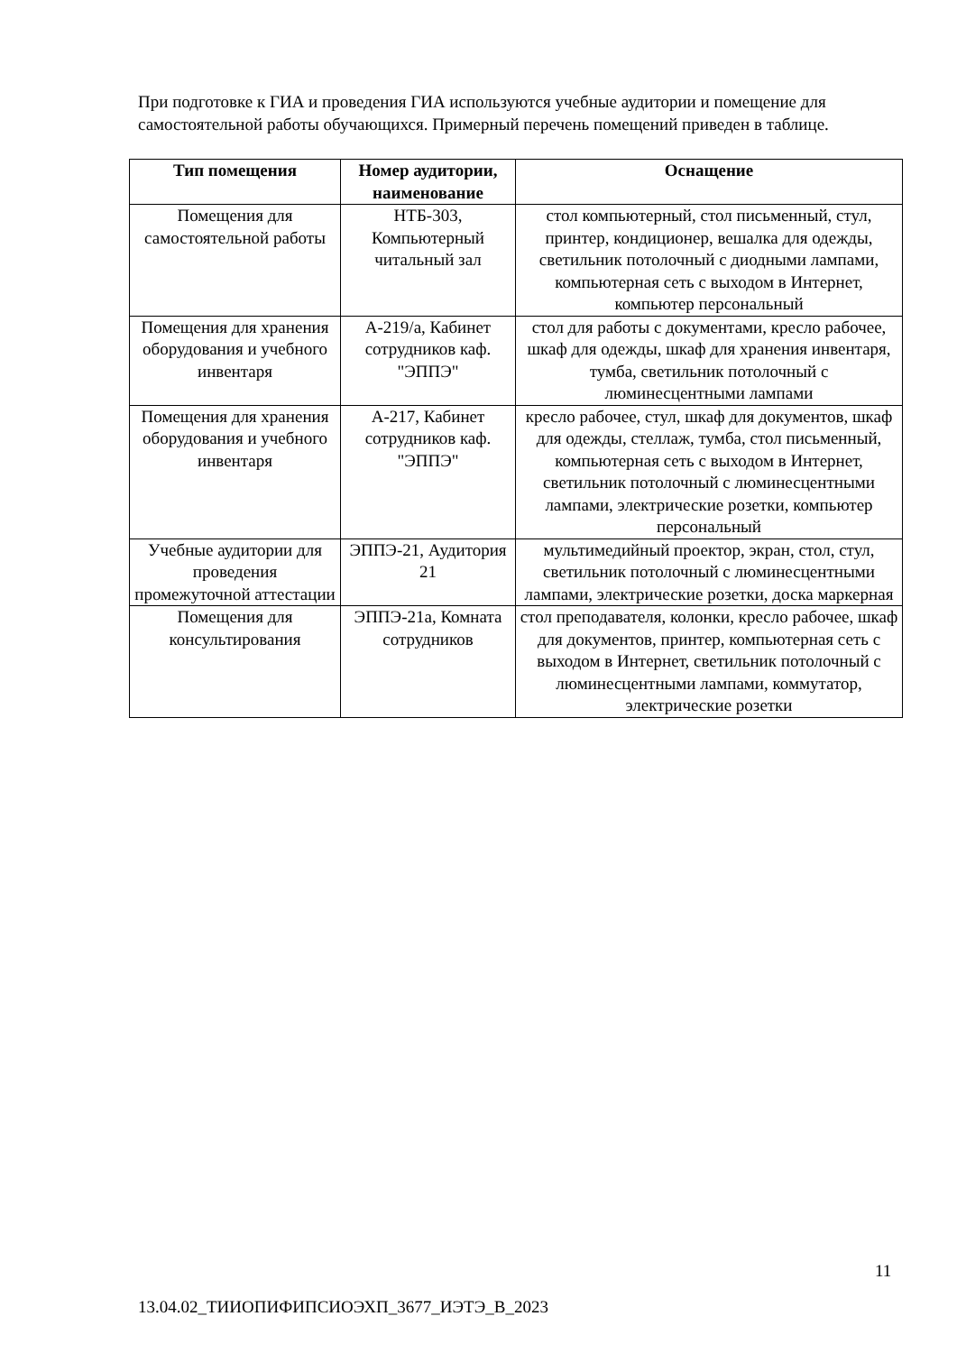При подготовке к ГИА и проведения ГИА используются учебные аудитории и помещение для самостоятельной работы обучающихся. Примерный перечень помещений приведен в таблице.
| Тип помещения | Номер аудитории, наименование | Оснащение |
| --- | --- | --- |
| Помещения для самостоятельной работы | НТБ-303, Компьютерный читальный зал | стол компьютерный, стол письменный, стул, принтер, кондиционер, вешалка для одежды, светильник потолочный с диодными лампами, компьютерная сеть с выходом в Интернет, компьютер персональный |
| Помещения для хранения оборудования и учебного инвентаря | А-219/а, Кабинет сотрудников каф. "ЭППЭ" | стол для работы с документами, кресло рабочее, шкаф для одежды, шкаф для хранения инвентаря, тумба, светильник потолочный с люминесцентными лампами |
| Помещения для хранения оборудования и учебного инвентаря | А-217, Кабинет сотрудников каф. "ЭППЭ" | кресло рабочее, стул, шкаф для документов, шкаф для одежды, стеллаж, тумба, стол письменный, компьютерная сеть с выходом в Интернет, светильник потолочный с люминесцентными лампами, электрические розетки, компьютер персональный |
| Учебные аудитории для проведения промежуточной аттестации | ЭППЭ-21, Аудитория 21 | мультимедийный проектор, экран, стол, стул, светильник потолочный с люминесцентными лампами, электрические розетки, доска маркерная |
| Помещения для консультирования | ЭППЭ-21а, Комната сотрудников | стол преподавателя, колонки, кресло рабочее, шкаф для документов, принтер, компьютерная сеть с выходом в Интернет, светильник потолочный с люминесцентными лампами, коммутатор, электрические розетки |
11
13.04.02_ТИИОПИФИПСИОЭХП_3677_ИЭТЭ_В_2023